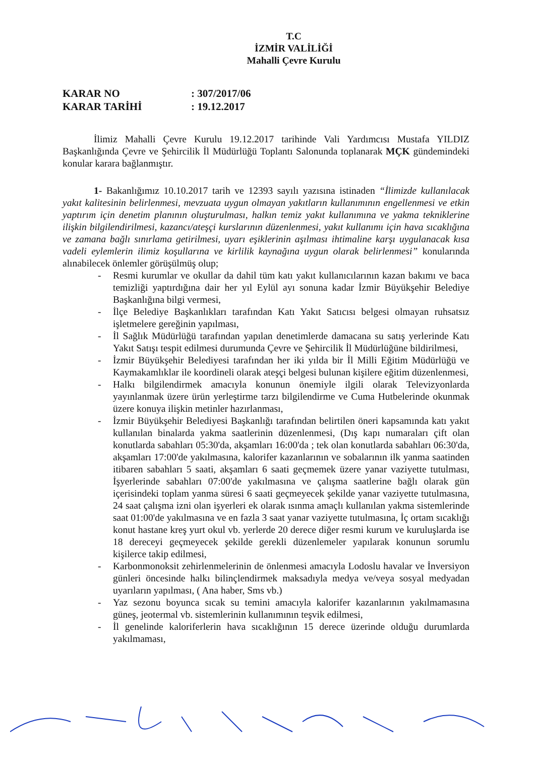T.C
İZMİR VALİLİĞİ
Mahalli Çevre Kurulu
KARAR NO
KARAR TARİHİ
: 307/2017/06
: 19.12.2017
İlimiz Mahalli Çevre Kurulu 19.12.2017 tarihinde Vali Yardımcısı Mustafa YILDIZ Başkanlığında Çevre ve Şehircilik İl Müdürlüğü Toplantı Salonunda toplanarak MÇK gündemindeki konular karara bağlanmıştır.
1- Bakanlığımız 10.10.2017 tarih ve 12393 sayılı yazısına istinaden “İlimizde kullanılacak yakıt kalitesinin belirlenmesi, mevzuata uygun olmayan yakıtların kullanımının engellenmesi ve etkin yaptırım için denetim planının oluşturulması, halkın temiz yakıt kullanımına ve yakma tekniklerine ilişkin bilgilendirilmesi, kazancı/ateşçi kurslarının düzenlenmesi, yakıt kullanımı için hava sıcaklığına ve zamana bağlı sınırlama getirilmesi, uyarı eşiklerinin aşılması ihtimaline karşı uygulanacak kısa vadeli eylemlerin ilimiz koşullarına ve kirlilik kaynağına uygun olarak belirlenmesi” konularında alınabilecek önlemler görüşülmüş olup;
- Resmi kurumlar ve okullar da dahil tüm katı yakıt kullanıcılarının kazan bakımı ve baca temizliği yaptırdığına dair her yıl Eylül ayı sonuna kadar İzmir Büyükşehir Belediye Başkanlığına bilgi vermesi,
- İlçe Belediye Başkanlıkları tarafından Katı Yakıt Satıcısı belgesi olmayan ruhsatsız işletmelere gereğinin yapılması,
- İl Sağlık Müdürlüğü tarafından yapılan denetimlerde damacana su satış yerlerinde Katı Yakıt Satışı tespit edilmesi durumunda Çevre ve Şehircilik İl Müdürlüğüne bildirilmesi,
- İzmir Büyükşehir Belediyesi tarafından her iki yılda bir İl Milli Eğitim Müdürlüğü ve Kaymakamlıklar ile koordineli olarak ateşçi belgesi bulunan kişilere eğitim düzenlenmesi,
- Halkı bilgilendirmek amacıyla konunun önemiyle ilgili olarak Televizyonlarda yayınlanmak üzere ürün yerleştirme tarzı bilgilendirme ve Cuma Hutbelerinde okunmak üzere konuya ilişkin metinler hazırlanması,
- İzmir Büyükşehir Belediyesi Başkanlığı tarafından belirtilen öneri kapsamında katı yakıt kullanılan binalarda yakma saatlerinin düzenlenmesi, (Dış kapı numaraları çift olan konutlarda sabahları 05:30'da, akşamları 16:00'da ; tek olan konutlarda sabahları 06:30'da, akşamları 17:00'de yakılmasına, kalorifer kazanlarının ve sobalarının ilk yanma saatinden itibaren sabahları 5 saati, akşamları 6 saati geçmemek üzere yanar vaziyette tutulması, İşyerlerinde sabahları 07:00'de yakılmasına ve çalışma saatlerine bağlı olarak gün içerisindeki toplam yanma süresi 6 saati geçmeyecek şekilde yanar vaziyette tutulmasına, 24 saat çalışma izni olan işyerleri ek olarak ısınma amaçlı kullanılan yakma sistemlerinde saat 01:00'de yakılmasına ve en fazla 3 saat yanar vaziyette tutulmasına, İç ortam sıcaklığı konut hastane kreş yurt okul vb. yerlerde 20 derece diğer resmi kurum ve kuruluşlarda ise 18 dereceyi geçmeyecek şekilde gerekli düzenlemeler yapılarak konunun sorumlu kişilerce takip edilmesi,
- Karbonmonoksit zehirlenmelerinin de önlenmesi amacıyla Lodoslu havalar ve İnversiyon günleri öncesinde halkı bilinçlendirmek maksadıyla medya ve/veya sosyal medyadan uyarıların yapılması, ( Ana haber, Sms vb.)
- Yaz sezonu boyunca sıcak su temini amacıyla kalorifer kazanlarının yakılmamasına güneş, jeotermal vb. sistemlerinin kullanımının teşvik edilmesi,
- İl genelinde kaloriferlerin hava sıcaklığının 15 derece üzerinde olduğu durumlarda yakılmaması,